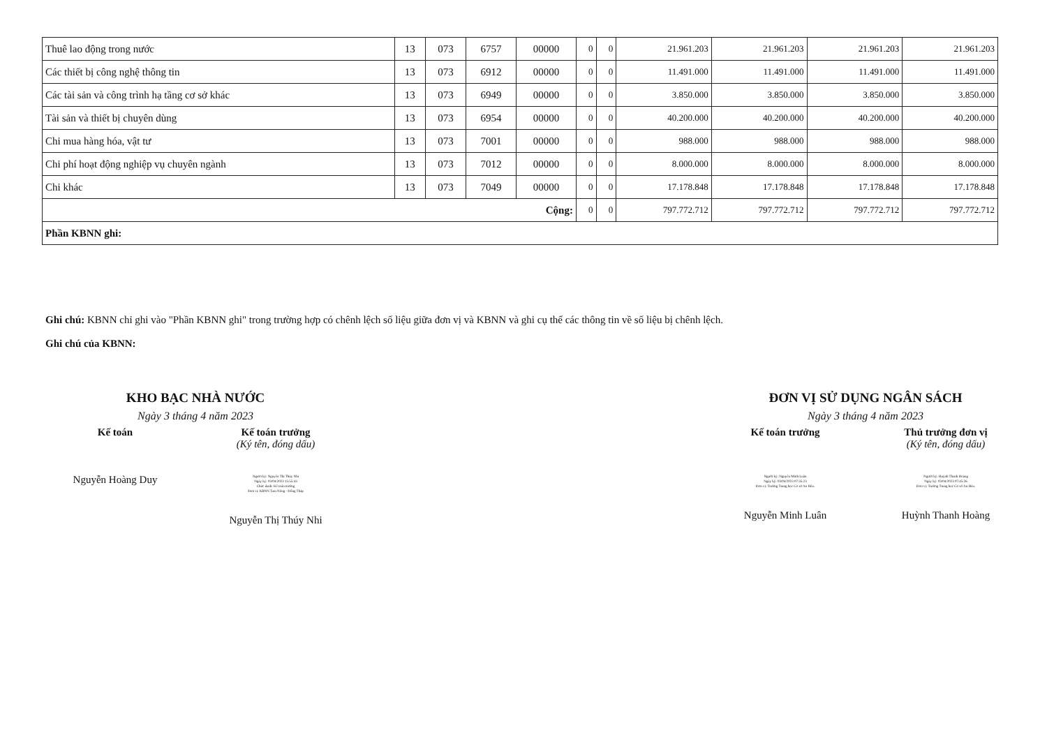| Thuê lao động trong nước | 13 | 073 | 6757 | 00000 | 0 | 0 | 21.961.203 | 21.961.203 | 21.961.203 | 21.961.203 |
| Các thiết bị công nghệ thông tin | 13 | 073 | 6912 | 00000 | 0 | 0 | 11.491.000 | 11.491.000 | 11.491.000 | 11.491.000 |
| Các tài sản và công trình hạ tầng cơ sở khác | 13 | 073 | 6949 | 00000 | 0 | 0 | 3.850.000 | 3.850.000 | 3.850.000 | 3.850.000 |
| Tài sản và thiết bị chuyên dùng | 13 | 073 | 6954 | 00000 | 0 | 0 | 40.200.000 | 40.200.000 | 40.200.000 | 40.200.000 |
| Chi mua hàng hóa, vật tư | 13 | 073 | 7001 | 00000 | 0 | 0 | 988.000 | 988.000 | 988.000 | 988.000 |
| Chi phí hoạt động nghiệp vụ chuyên ngành | 13 | 073 | 7012 | 00000 | 0 | 0 | 8.000.000 | 8.000.000 | 8.000.000 | 8.000.000 |
| Chi khác | 13 | 073 | 7049 | 00000 | 0 | 0 | 17.178.848 | 17.178.848 | 17.178.848 | 17.178.848 |
| Cộng: | | | | | 0 | 0 | 797.772.712 | 797.772.712 | 797.772.712 | 797.772.712 |
| Phần KBNN ghi: | | | | | | | | | | |
Ghi chú: KBNN chỉ ghi vào "Phần KBNN ghi" trong trường hợp có chênh lệch số liệu giữa đơn vị và KBNN và ghi cụ thể các thông tin về số liệu bị chênh lệch.
Ghi chú của KBNN:
KHO BẠC NHÀ NƯỚC
Ngày 3 tháng 4 năm 2023
Kế toán
Nguyễn Hoàng Duy
Kế toán trưởng
(Ký tên, đóng dấu)
Người ký: Nguyễn Thị Thúy Nhi
Ngày ký: 03/04/2023 15:55:43
Chức danh: Kế toán trưởng
Đơn vị: KBNN Tam Nông - Đồng Tháp
Nguyễn Thị Thúy Nhi
ĐƠN VỊ SỬ DỤNG NGÂN SÁCH
Ngày 3 tháng 4 năm 2023
Kế toán trưởng
Người ký: Nguyễn Minh Luân
Ngày ký: 03/04/2023 07:35:23
Đơn vị: Trường Trung học Cơ sở An Hòa.
Nguyễn Minh Luân
Thủ trưởng đơn vị
(Ký tên, đóng dấu)
Người ký: Huỳnh Thanh Hoàng
Ngày ký: 03/04/2023 07:45:26
Đơn vị: Trường Trung học Cơ sở An Hòa.
Huỳnh Thanh Hoàng